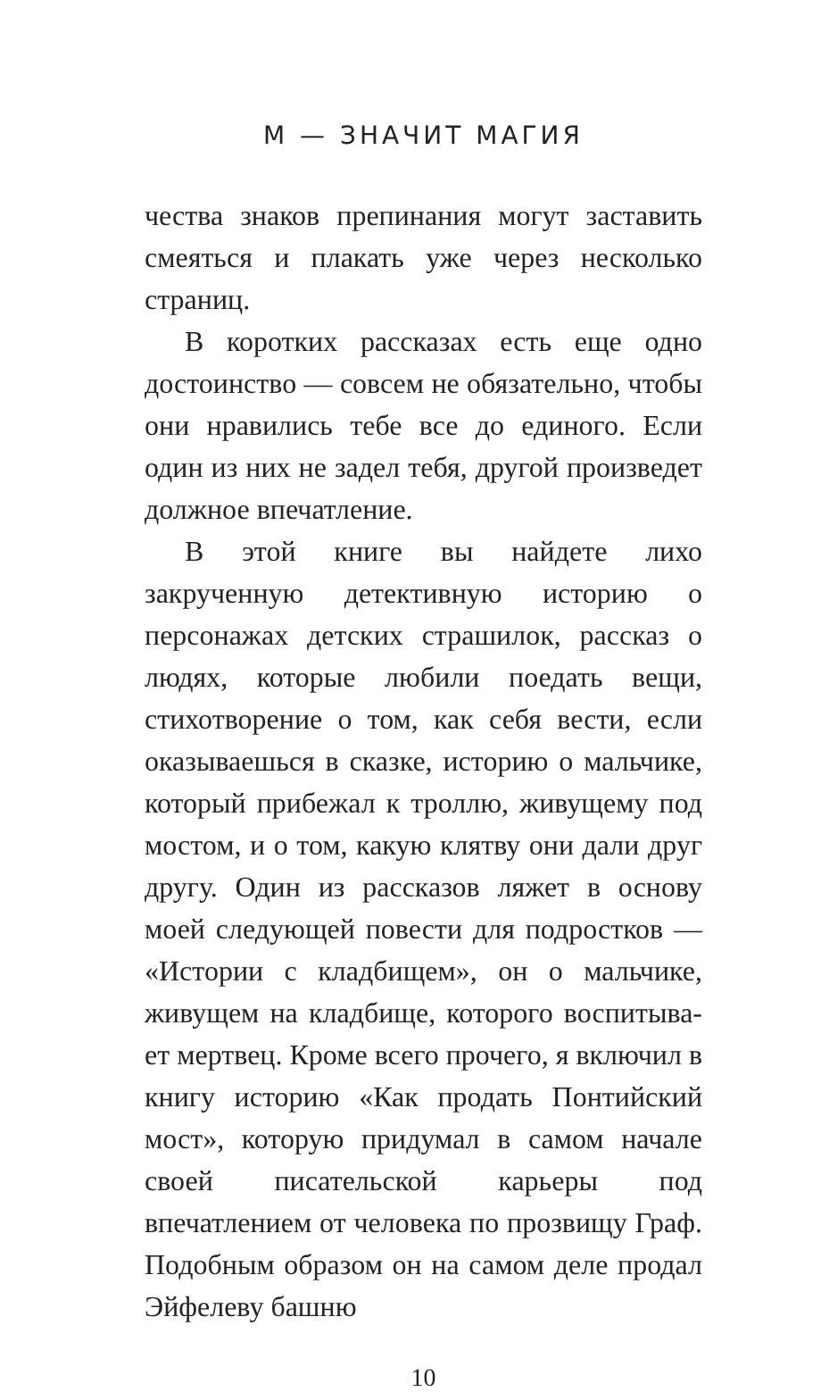М — ЗНАЧИТ МАГИЯ
чества знаков препинания могут заставить сме­яться и плакать уже через несколько страниц.
В коротких рассказах есть еще одно досто­инство — совсем не обязательно, чтобы они нравились тебе все до единого. Если один из них не задел тебя, другой произведет должное впечатление.
В этой книге вы найдете лихо закрученную детективную историю о персонажах детских страшилок, рассказ о людях, которые любили поедать вещи, стихотворение о том, как себя вести, если оказываешься в сказке, историю о мальчике, который прибежал к троллю, жи­вущему под мостом, и о том, какую клятву они дали друг другу. Один из рассказов ляжет в основу моей следующей повести для подрост­ков — «Истории с кладбищем», он о мальчике, живущем на кладбище, которого воспитыва­ет мертвец. Кроме всего прочего, я включил в книгу историю «Как продать Понтийский мост», которую придумал в самом начале сво­ей писательской карьеры под впечатлением от человека по прозвищу Граф. Подобным обра­зом он на самом деле продал Эйфелеву башню
10